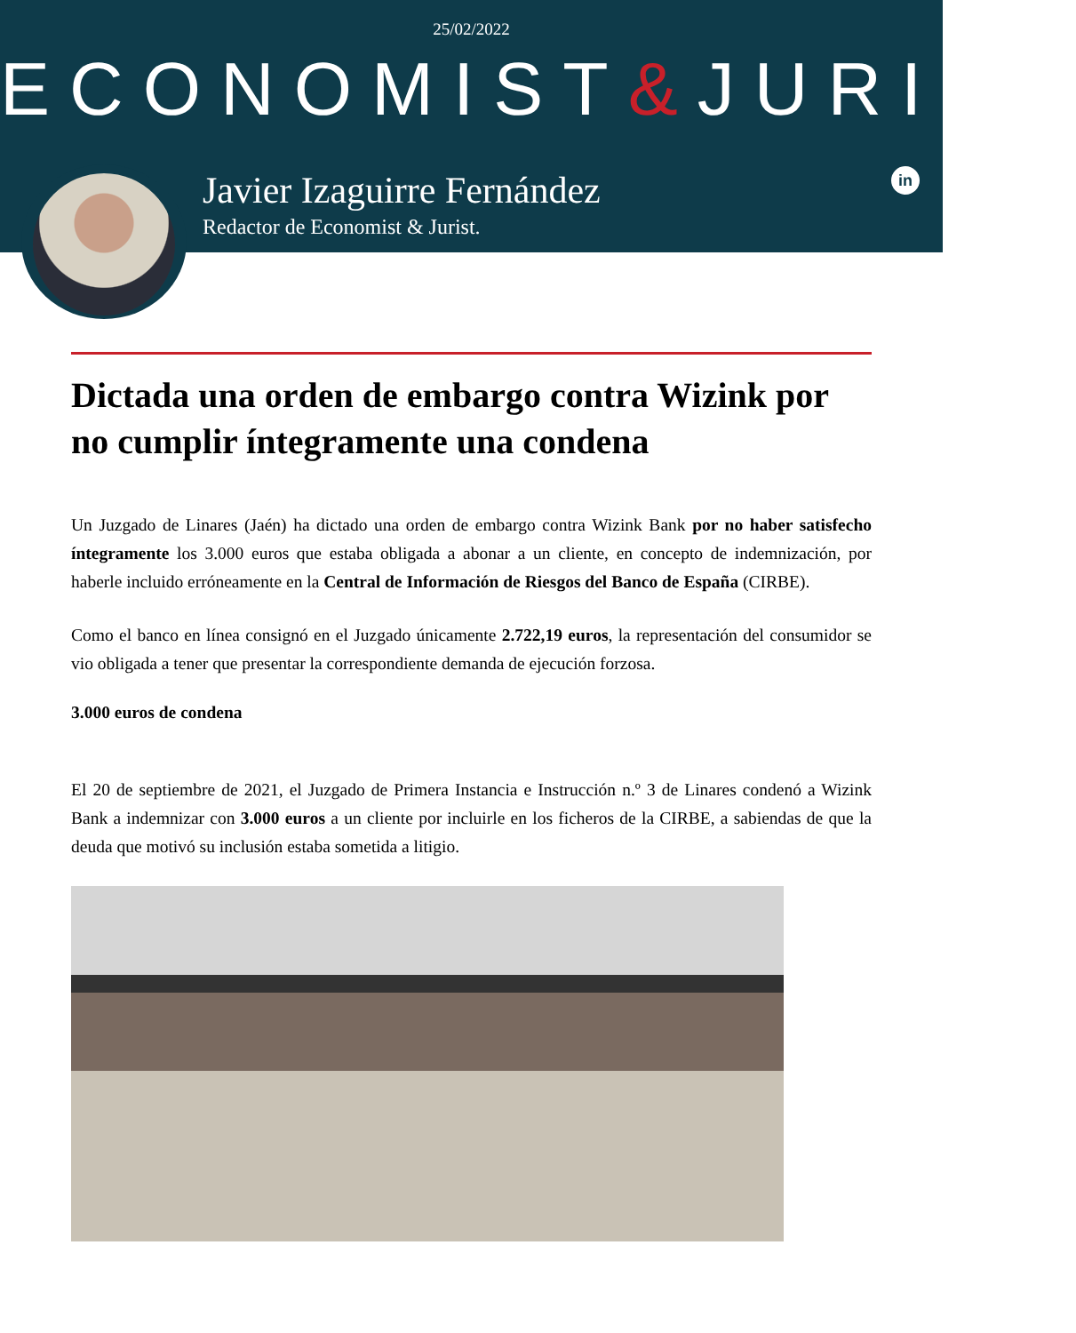25/02/2022
ECONOMIST&JURIST
Javier Izaguirre Fernández
Redactor de Economist & Jurist.
in
Dictada una orden de embargo contra Wizink por no cumplir íntegramente una condena
Un Juzgado de Linares (Jaén) ha dictado una orden de embargo contra Wizink Bank por no haber satisfecho íntegramente los 3.000 euros que estaba obligada a abonar a un cliente, en concepto de indemnización, por haberle incluido erróneamente en la Central de Información de Riesgos del Banco de España (CIRBE).
Como el banco en línea consignó en el Juzgado únicamente 2.722,19 euros, la representación del consumidor se vio obligada a tener que presentar la correspondiente demanda de ejecución forzosa.
3.000 euros de condena
El 20 de septiembre de 2021, el Juzgado de Primera Instancia e Instrucción n.º 3 de Linares condenó a Wizink Bank a indemnizar con 3.000 euros a un cliente por incluirle en los ficheros de la CIRBE, a sabiendas de que la deuda que motivó su inclusión estaba sometida a litigio.